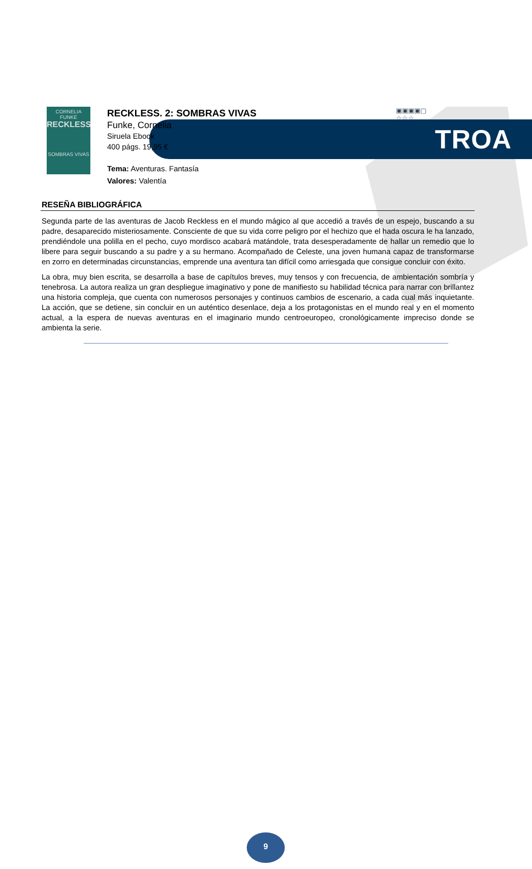TROA
CORNELIA FUNKE
RECKLESS
SOMBRAS VIVAS
RECKLESS. 2: SOMBRAS VIVAS
Funke, Cornelia
Siruela Ebook
400 págs. 19,95 €
Tema: Aventuras. Fantasía
Valores: Valentía
▣▣▣▣▢
☆☆☆
RESEÑA BIBLIOGRÁFICA
Segunda parte de las aventuras de Jacob Reckless en el mundo mágico al que accedió a través de un espejo, buscando a su padre, desaparecido misteriosamente. Consciente de que su vida corre peligro por el hechizo que el hada oscura le ha lanzado, prendiéndole una polilla en el pecho, cuyo mordisco acabará matándole, trata desesperadamente de hallar un remedio que lo libere para seguir buscando a su padre y a su hermano. Acompañado de Celeste, una joven humana capaz de transformarse en zorro en determinadas circunstancias, emprende una aventura tan difícil como arriesgada que consigue concluir con éxito.
La obra, muy bien escrita, se desarrolla a base de capítulos breves, muy tensos y con frecuencia, de ambientación sombría y tenebrosa. La autora realiza un gran despliegue imaginativo y pone de manifiesto su habilidad técnica para narrar con brillantez una historia compleja, que cuenta con numerosos personajes y continuos cambios de escenario, a cada cual más inquietante. La acción, que se detiene, sin concluir en un auténtico desenlace, deja a los protagonistas en el mundo real y en el momento actual, a la espera de nuevas aventuras en el imaginario mundo centroeuropeo, cronológicamente impreciso donde se ambienta la serie.
9